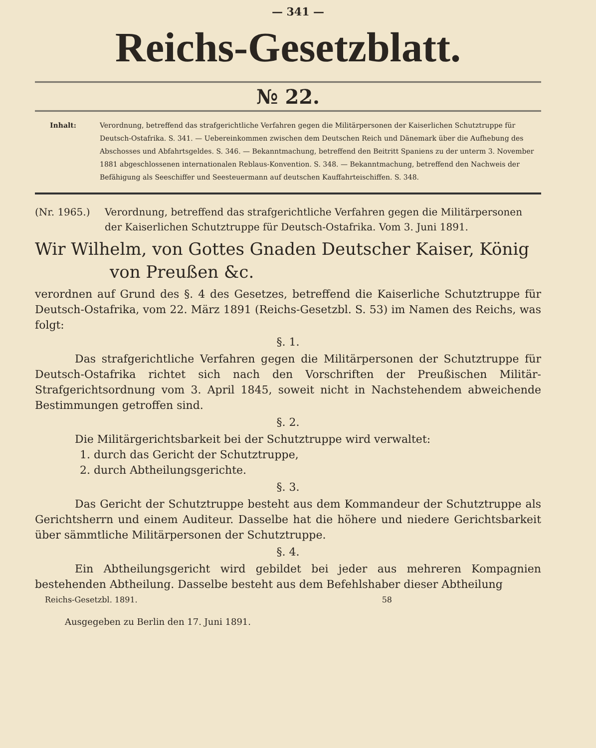— 341 —
Reichs-Gesetzblatt.
№ 22.
Inhalt: Verordnung, betreffend das strafgerichtliche Verfahren gegen die Militärpersonen der Kaiserlichen Schutztruppe für Deutsch-Ostafrika. S. 341. — Uebereinkommen zwischen dem Deutschen Reich und Dänemark über die Aufhebung des Abschosses und Abfahrtsgeldes. S. 346. — Bekanntmachung, betreffend den Beitritt Spaniens zu der unterm 3. November 1881 abgeschlossenen internationalen Reblaus-Konvention. S. 348. — Bekanntmachung, betreffend den Nachweis der Befähigung als Seeschiffer und Seesteuermann auf deutschen Kauffahrteischiffen. S. 348.
(Nr. 1965.) Verordnung, betreffend das strafgerichtliche Verfahren gegen die Militärpersonen der Kaiserlichen Schutztruppe für Deutsch-Ostafrika. Vom 3. Juni 1891.
Wir Wilhelm, von Gottes Gnaden Deutscher Kaiser, König
von Preußen &c.
verordnen auf Grund des §. 4 des Gesetzes, betreffend die Kaiserliche Schutztruppe für Deutsch-Ostafrika, vom 22. März 1891 (Reichs-Gesetzbl. S. 53) im Namen des Reichs, was folgt:
§. 1.
Das strafgerichtliche Verfahren gegen die Militärpersonen der Schutztruppe für Deutsch-Ostafrika richtet sich nach den Vorschriften der Preußischen Militär-Strafgerichtsordnung vom 3. April 1845, soweit nicht in Nachstehendem abweichende Bestimmungen getroffen sind.
§. 2.
Die Militärgerichtsbarkeit bei der Schutztruppe wird verwaltet:
1. durch das Gericht der Schutztruppe,
2. durch Abtheilungsgerichte.
§. 3.
Das Gericht der Schutztruppe besteht aus dem Kommandeur der Schutztruppe als Gerichtsherrn und einem Auditeur. Dasselbe hat die höhere und niedere Gerichtsbarkeit über sämmtliche Militärpersonen der Schutztruppe.
§. 4.
Ein Abtheilungsgericht wird gebildet bei jeder aus mehreren Kompagnien bestehenden Abtheilung. Dasselbe besteht aus dem Befehlshaber dieser Abtheilung
Reichs-Gesetzbl. 1891. 58
Ausgegeben zu Berlin den 17. Juni 1891.